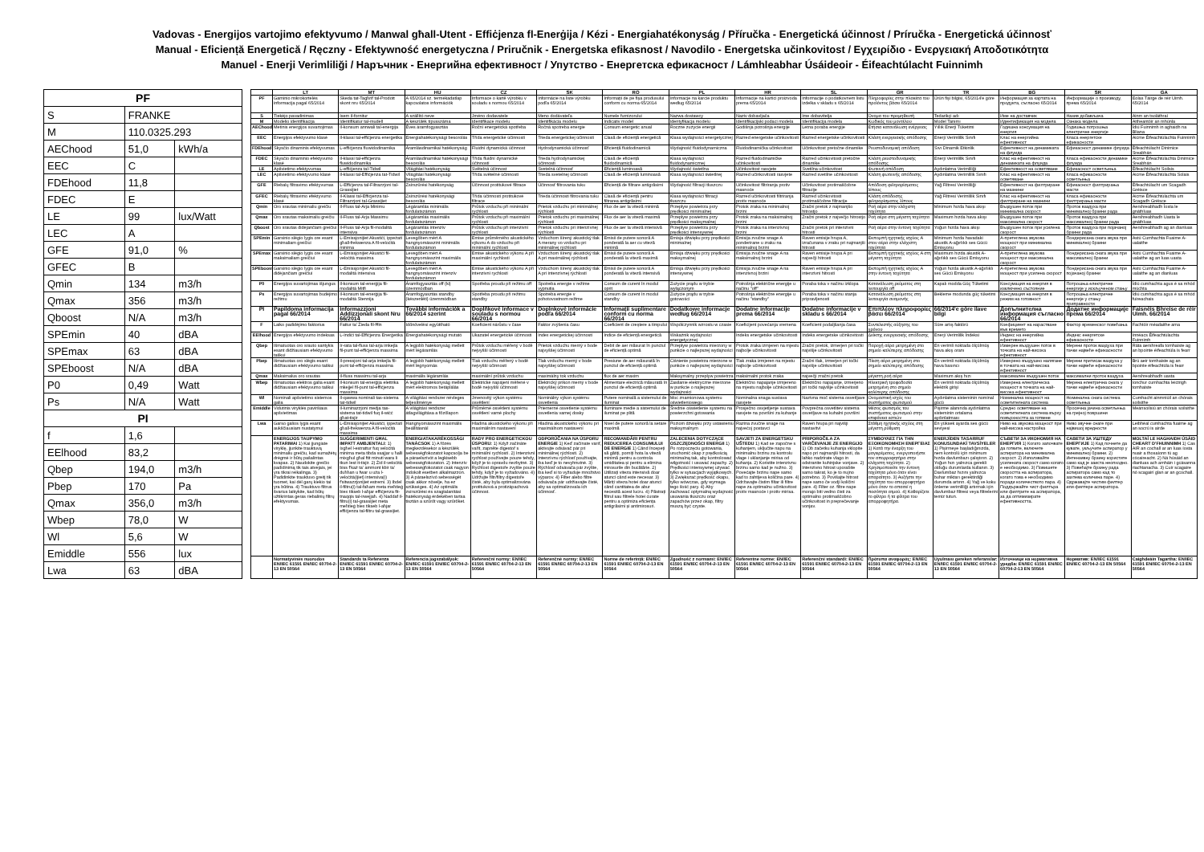Vadovas - Energijos vartojimo efektyvumo / Manwal għall-Utent - Effiċjenza fl-Enerġija / Kézi - Energiahatékonyság / Příručka - Energetická účinnost / Príručka - Energetická účinnosť
Manual - Eficiență Energetică / Ręczny - Efektywność energetyczna / Priručnik - Energetska efikasnost / Navodilo - Energetska učinkovitost / Εγχειρίδιο - Ενεργειακή Αποδοτικότητα
Manuel - Enerji Verimliliği / Наръчник - Енергийна ефективност / Упутство - Енергетска ефикасност / Lámhleabhar Úsáideoir - Éifeachtúlacht Fuinnimh
| PF | | |
| --- | --- | --- |
| S | FRANKE | |
| M | 110.0325.293 | |
| AEChood | 51,0 | kWh/a |
| EEC | C | |
| FDEhood | 11,8 | |
| FDEC | E | |
| LE | 99 | lux/Watt |
| LEC | A | |
| GFE | 91,0 | % |
| GFEC | B | |
| Qmin | 134 | m3/h |
| Qmax | 356 | m3/h |
| Qboost | N/A | m3/h |
| SPEmin | 40 | dBA |
| SPEmax | 63 | dBA |
| SPEboost | N/A | dBA |
| P0 | 0,49 | Watt |
| Ps | N/A | Watt |
| PI | | |
| f | 1,6 | |
| EElhood | 83,2 | |
| Qbep | 194,0 | m3/h |
| Pbep | 170 | Pa |
| Qmax | 356,0 | m3/h |
| Wbep | 78,0 | W |
| Wl | 5,6 | W |
| Emiddle | 556 | lux |
| Lwa | 63 | dBA |
| | LT | MT | HU | CZ | SK | RO | PL | HR | SL | GR | TR | BG | SR | GA |
| --- | --- | --- | --- | --- | --- | --- | --- | --- | --- | --- | --- | --- | --- | --- |
| PF | Gaminio mikrokortelės informacija pagal 65/2014 | Skeda tat-Tagħrif tal-Prodott skont nru 65/2014 | A 65/2014 sz. termékadatlap kapcsolatos információk | Informace o kartě výrobku v souladu s normou 65/2014 | Informácie na liste výrobku podľa 65/2014 | Informații de pe fișa produsului conform cu norma 65/2014 | Informacje na karcie produktu według 65/2014 | Informacije na kartici proizvoda prema 65/2014 | Informacije o podatkovnem listu izdelka v skladu s 65/2014 | Πληροφορίες στην πλακέτα του προϊόντος βάσει 65/2014 | Ürün fişi bilgisi, 65/2014'e göre | Информация за картата на продукта, съгласно 65/2014 | Информације о производу, према 65/2014 | Eolas Táirge de réir Uimh. 65/2014 |
| S | Tiekėjo pavadinimas | Isem il-fornitur | A szállító neve | Jméno dodavatele | Meno dodávateľa | Numele furnizorului | Nazwa dostawcy | Naziv dobavljača | Ime dobavitelja | Όνομα του προμηθευτή | Tedarikçi adı | Име на доставчик | Назив добављача | Ainm an tsoláthraí |
| M | Modelio identifikacija | Identifikatur tal-mudell | A készülék típusszáma | Identifikace modelu | Identifikácia modelu | Indicativ model | Identyfikacja modelu | Identifikacijski podaci modela | Identifikacija modela | Κωδικός του μοντέλου | Model Tanımı | Идентификация на модела | Ознака модела | Aitheantóir an mhúnla |
| AEChood | Metinis energijos suvartojimas | Il-konsum annwali tal-enerġija | Éves áramfogyasztás | Roční energetická spotřeba | Ročná spotreba energie | Consum energetic anual | Roczne zużycie energii | Godišnja potrošnja energije | Letna poraba energije | Ετήσια κατανάλωση ενέργειας | Yıllık Enerji Tüketimi | Годишна консумация на енергия | Годишња потрошња електричне енергије | Ídiú Fuinnimh in aghaidh na Bliana |
| EEC | Energijos efektyvumo klasė | Il-klassi tal-effiċjenza enerġetika | Energiahatékonysági besorolás | Třída energetické účinnosti | Trieda energetickej účinnosti | Clasă de eficiență energetică | Klasa wydajności energetycznej | Razred energetske učinkovitosti | Razred energetske učinkovitosti | Κλάση ενεργειακής απόδοσης | Enerji Verimlilik Sınıfı | Клас на енергийна ефективност | Класа енергетске ефикасности | Aicme Éifeachtúlachta Fuinnimh |
| FDEhood | Skysčio dinaminis efektyvumas | L-effiċjenza fluwidodinamika | Áramlásdinamikai hatékonyság | Fluidní dynamická účinnost | Hydrodynamická účinnosť | Eficiență fluidodinamică | Wydajność fluidodynamiczna | Fluidodinamička učinkovitost | Učinkovitost pretočne dinamike | Ρευστοδυναμική απόδοση | Sıvı Dinamik Etkinlik | Ефективност на динамиката на флуида | Ефикасност динамике флуида | Éifeachtúlacht Dinimice Sreabhán |
| FDEC | Skysčio dinaminio efektyvumo klasė | Il-klassi tal-effiċjenza fluwidodinamika | Áramlásdinamikai hatékonysági besorolás | Třída fluidní dynamické účinnosti | Trieda hydrodynamickej účinnosti | Clasă de eficiență fluidodinamică | Klasa wydajności fluidodynamicznej | Razred fluidodinamičke učinkovitosti | Razred učinkovitosti pretočne dinamike | Κλάση ρευστοδυναμικής απόδοσης | Enerji Verimlilik Sınıfı | Клас на ефективност на динамиката на флуида | Класа ефикасности динамике флуида | Aicme Éifeachtúlachta Dinimice Sreabhán |
| LE | Apšvietimo efektyvumas | L-effiċjenza tal-Tidwil | Világítási hatékonyság | Světelná účinnost | Svetelná účinnosť | Eficiență luminoasă | Wydajność świetlna | Učinkovitost rasvjete | Svetilna učinkovitost | Φωτεινή απόδοση | Aydınlatma Verimliliği | Ефективност на осветяване | Ефикасност осветљења | Éifeachtúlacht Soilsis |
| LEC | Apšvietimo efektyvumo klasė | Il-klassi tal-Effiċjenza tat-Tidwil | Világítási hatékonysági besorolás | Třída světelné účinnosti | Trieda svetelnej účinnosti | Clasă de eficiență luminoasă | Klasa wydajności świetlnej | Razred učinkovitosti rasvjete | Razred svetilne učinkovitosti | Κλάση φωτεινής απόδοσης | Aydınlatma Verimlilik Sınıfı | Клас на ефективност на осветяване | Класа ефикасности осветљења | Aicme Éifeachtúlachta Solais |
| GFE | Riebalų filtravimo efektyvumas | L-Effiċjenza tal-Filtrazzjoni tal-Grassijiet | Zsírszűrési hatékonyság | Účinnost protitukové filtrace | Účinnosť filtrovania tuku | Eficiență de filtrare antigrăsimi | Wydajność filtracji tłuszczu | Učinkovitost filtriranja protiv masnoće | Učinkovitost protimaščobne filtracije | Απόδοση φιλτραρίσματος λίπους | Yağ Filtresi Verimliliği | Ефективност на филтриране на мазнини | Ефикасност филтрирања масти | Éifeachtúlacht um Scagadh Gréisce |
| GFEC | Riebalų filtravimo efektyvumo klasė | Il-Klassi tal-Effiċjenza tal-Filtrazzjoni tal-Grassijiet | Zsírszűrési hatékonysági besorolás | Třída účinnosti protitukové filtrace | Trieda účinnosti filtrovania tuku | Clasă de eficiență pentru filtrarea antigrăsimi | Klasa wydajności filtracji tłuszczu | Razred učinkovitosti filtriranja protiv masnoće | Razred učinkovitosti protimaščobne filtracije | Κλάση απόδοσης φιλτραρίσματος λίπους | Yağ Filtresi Verimlilik Sınıfı | Клас на ефективност на филтриране на мазнини | Класа ефикасности филтрирања масти | Aicme Éifeachtúlachta um Scagadh Gréisce |
| Qmin | Oro srautas minimaliu greičiu | Il-Fluss tal-Arja Minimu | Légáramlás minimális fordulatszámon | Průtok vzduchu při minimální rychlosti | Prietok vzduchu pri minimálnej rýchlosti | Flux de aer la viteză minimă | Przepływ powietrza przy prędkości minimalnej | Protok zraka na minimalnoj brzini | Zračni pretok z najmanjšo hitrostjo | Ροή αέρα στην ελάχιστη ταχύτητα | Minimum hızda hava akışı | Въздушен поток при минимална скорост | Проток ваздуха при минималној брзини рада | Aershreabhadh Íosta le gnáthluas |
| Qmax | Oro srautas maksimaliu greičiu | Il-Fluss tal-Arja Massimu | Légáramlás maximális fordulatszámon | Průtok vzduchu při maximální rychlosti | Prietok vzduchu pri maximálnej rýchlosti | Flux de aer la viteză maximă | Przepływ powietrza przy prędkości maksymalnej | Protok zraka na maksimalnoj brzini | Zračni pretok z največjo hitrostjo | Ροή αέρα στη μέγιστη ταχύτητα | Maximum hızda hava akışı | Въздушен поток при максимална скорост | Проток ваздуха при максималној брзини рада | Aershreabhadh Uasta le gnáthluas |
| Qboost | Oro srautas didėjančiam greičiui | Il-Fluss tal-Arja fil-modalità intensiva | Légáramlás intenzív fordulatszámon | Průtok vzduchu při intenzivní rychlosti | Prietok vzduchu pri intenzívnej rýchlosti | Flux de aer la viteză intensivă | Przepływ powietrza przy prędkości intensywnej | Protok zraka na intenzivnoj brzini | Zračni pretok pri intenzivni hitrosti | Ροή αέρα στην έντονη ταχύτητα | Yoğun hızda hava akışı | Въздушен поток при усилена скорост | Проток ваздуха при појачаној брзини рада | Aershreabhadh ag an dianluas |
| SPEmin | Garsinio slėgio lygis ore esant minimaliam greičiui | L-Emissjonijiet Akustiċi, ippeżati għall-frekwenza A fil-veloċità minima | Levegőben mért A hangnyomásszint minimális fordulatszámon | Emise průměrného akustického výkonu A do vzduchu při minimální rychlosti | Vzduchom šírený akustický tlak A merany vo vzduchu pri minimálnej rýchlosti | Emisii de putere sonoră A ponderată la aer cu viteză minimă | Emisja dźwięku przy prędkości minimalnej | Emisija zvučne snage A ponderirane u zraku na minimalnoj brzini | Raven emisije hrupa A, izračunana v zraku pri najmanjši hitrosti | Εκπομπή ηχητικής ισχύος A στον αέρα στην ελάχιστη ταχύτητα | Minimum hızda havadaki akustik A-ağırlıklı ses Gücü Emisyonu | A-претеглена звукова мощност при минимална скорост | Пондерисана снага звука при минималној брзини | Astú Cumhachta Fuaime A-ualaithe |
| SPEmax | Garsinio slėgio lygis ore esant maksimaliam greičiui | L-Emissjonijiet Akustiċi fil-veloċità massima | Levegőben mért A hangnyomásszint maximális fordulatszámon | Emise akustického výkonu A při maximální rychlosti | Vzduchom šírený akustický tlak A pri maximálnej rýchlosti | Emisii de putere sonoră A ponderată la viteză maximă | Emisja dźwięku przy prędkości maksymalnej | Emisija zvučne snage A na maksimalnoj brzini | Raven emisije hrupa A pri največji hitrosti | Εκπομπή ηχητικής ισχύος A στη μέγιστη ταχύτητα | Maximum hızda akustik A-ağırlıklı ses Gücü Emisyonu | A-претеглена звукова мощност при максимална скорост | Пондерисана снага звука при максималној брзини | Astú Cumhachta Fuaime A-ualaithe ag an luas uasta |
| SPEboost | Garsinio slėgio lygis ore esant didėjančiam greičiui | L-Emissjonijiet Akustiċi fil-modalità intensiva | Levegőben mért A hangnyomásszint intenzív fordulatszámon | Emise akustického výkonu A při intenzivní rychlosti | Vzduchom šírený akustický tlak A pri intenzívnej rýchlosti | Emisii de putere sonoră A ponderată la viteză intensivă | Emisja dźwięku przy prędkości intensywnej | Emisija zvučne snage A na intenzivnoj brzini | Raven emisije hrupa A pri intenzivni hitrosti | Εκπομπή ηχητικής ισχύος A στην έντονη ταχύτητα | Yoğun hızda akustik A-ağırlıklı ses Gücü Emisyonu | A-претеглена звукова мощност при усилена скорост | Пондерисана снага звука при појачаној брзини | Astú Cumhachta Fuaime A-ualaithe ag an dianluas |
| P0 | Energijos suvartojimas išjungus | Il-konsum tal-enerġija fil-modalità Mitfi | Áramfogyasztás off (ki) üzemmódban | Spotřeba proudu při režimu off | Spotreba energie v režime vypnutia | Consum de curent în modul oprit | Zużycie prądu w trybie wyłączonym | Potrošnja električne energije u načinu "off" | Poraba toka v načinu izklopa | Κατανάλωση ρεύματος στη λειτουργία off | Kapalı modda Güç Tüketimi | Консумация на енергия в изключено състояние | Потрошња електричне енергије у искљученом стању | Ídiú cumhachta agus é sa mhód múchta |
| Ps | Energijos suvartojimas budėjimo režimu | Il-konsum tal-enerġija fil-modalità Stennija | Áramfogyasztás standby (készenléti) üzemmódban | Spotřeba proudu při režimu standby | Spotreba energie v pohotovostnom režime | Consum de curent în modul standby | Zużycie prądu w trybie gotowości | Potrošnja električne energije u načinu "standby" | Poraba toka v načinu stanja pripravljenosti | Κατανάλωση ρεύματος στη λειτουργία αναμονής | Bekleme modunda güç tüketimi | Консумация на енергия в режим на готовност | Потрошња електричне енергије у стању приправности | Ídiú cumhachta agus é sa mhód fuireachais |
| PI | Papildoma informacija pagal 66/2014 | Informazzjoni Addizzjonali skont Nru 66/2014 | További információk a 66/2014 szerint | Doplňkové informace v souladu s normou 66/2014 | Doplnkové informácie podľa 66/2014 | Informații suplimentare conform cu norma 66/2014 | Dodatkowe informacje według 66/2014 | Dodatne informacije prema 66/2014 | Dodatne informacije v skladu s 66/2014 | Επιπλέον πληροφορίες βάσει 66/2014 | 66/2014'e göre ilave bilgi | Допълнителна информация съгласно 66/2014 | Додатне информације према 66/2014 | Faisnéis Bhreise de réir Uimh. 66/2014 |
| F | Laiko padidėjimo faktorius | Fattur ta' Żieda fil-Ħin | Időnövelési együttható | Koeficient nárůstu v čase | Faktor zvýšenia času | Coeficient de creștere a timpului | Współczynnik wzrostu w czasie | Koeficijent povećanja vremena | Koeficient podaljšanja časa | Συντελεστής αύξησης του χρόνου | Süre artış faktörü | Коефициент на нарастване във времето | Фактор временског повећања | Fachtóir méadaithe ama |
| EElhood | Energijos efektyvumo indeksas | L-Indiċi tal-Effiċjenza Enerġetika | Energiahatékonysági mutató | Ukazatel energetické účinnosti | Index energetickej účinnosti | Indice de eficiență energetică | Wskaźnik wydajności energetycznej | Indeks energetske učinkovitosti | Indeks energetske učinkovitosti | Δείκτης ενεργειακής απόδοσης | Enerji Verimlilik İndeksi | Индекс на енергийна ефективност | Индекс енергетске ефикасности | Innéacs Éifeachtúlachta Fuinnimh |
| Qbep | Išmatuotas oro srauto santykis esant didžiausiam efektyvumo taškui | Ir-rata tal-fluss tal-arja imkejla fil-punt tal-effiċjenza massima | A legjobb hatékonyság mellett mért légáramlás | Průtok vzduchu měřený v bodě nejvyšší účinnosti | Prietok vzduchu merný v bode najvyššej účinnosti | Debit de aer măsurat în punctul de eficiență optimă | Przepływ powietrza mierzony w punkcie o najlepszej wydajności | Protok zraka izmjeren na mjestu najbolje učinkovitosti | Zračni pretok, izmerjen pri točki najvišje učinkovitosti | Παροχή αέρα μετρημένη στο σημείο καλύτερης απόδοσης | En verimli noktada ölçülmüş hava akış oranı | Измерен въздушен поток в точката на най-висока ефективност | Мерени проток ваздуха при тачки највеће ефикасности | Ráta aershreafa tomhaiste ag an bpointe éifeachtúla is fearr |
| Pbep | Išmatuotas oro slėgis esant didžiausiam efektyvumo taškui | Il-pressjoni tal-arja imkejla fil-punt tal-effiċjenza massima | A legjobb hatékonyság mellett mért légnyomás | Tlak vzduchu měřený v bodě nejvyšší účinnosti | Tlak vzduchu merný v bode najvyššej účinnosti | Presiune de aer măsurată în punctul de eficiență optimă | Ciśnienie powietrza mierzone w punkcie o najlepszej wydajności | Tlak zraka izmjeren na mjestu najbolje učinkovitosti | Zračni tlak, izmerjen pri točki najvišje učinkovitosti | Πίεση αέρα μετρημένη στο σημείο καλύτερης απόδοσης | En verimli noktada ölçülmüş hava basıncı | Измерено въздушно налягане в точката на най-висока ефективност | Мерени притисак ваздуха у тачки највеће ефикасности | Brú aeir tomhaiste ag an bpointe éifeachtúla is fearr |
| Qmax | Maksimalus oro srautas | Il-fluss massimu tal-arja | maximális légáramlás | maximální průtok vzduchu | maximálny tok vzduchu | flux de aer maxim | Maksymalny przepływ powietrza | maksimalni protok zraka | največji zračni pretok | μέγιστη ροή αέρα | Maximum akış hızı | максимален въздушен поток | максимални проток ваздуха | Aershreabhadh uasta |
| Wbep | Išmatuotas elektros galia esant didžiausiam efektyvumo taškui | Il-konsum tal-enerġija elettrika mkejjel fil-punt tal-effiċjenza massima | A legjobb hatékonyság mellett mért elektromos betáplálás | Elektrické napájení měřené v bodě nejvyšší účinnosti | Elektrický príkon merný v bode najvyššej účinnosti | Alimentare electrică măsurată în punctul de eficiență optimă | Zasilanie elektryczne mierzone w punkcie o najlepszej wydajności | Električno napajanje izmjereno na mjestu najbolje učinkovitosti | Električno napajanje, izmerjeno pri točki najvišje učinkovitosti | Ηλεκτρική τροφοδοσία μετρημένη στο σημείο καλύτερης απόδοσης | En verimli noktada ölçülmüş elektrik girişi | Измерена електрическа мощност в точката на най-висока ефективност | Мерена електрична снага у тачки највеће ефикасности | Ionchur cumhachta leictrigh tomhaiste |
| Wl | Nominali apšvietimo sistemos galia | Il-qawwa nominali tas-sistema tat-tidwil | A világítási rendszer névleges teljesítménye | Jmenovitý výkon systému osvětlení | Nominálny výkon systému osvetlenia | Putere nominală a sistemului de iluminat | Moc znamionowa systemu oświetleniowego | Nominalna snaga sustava rasvjete | Nazivna moč sistema osvetljave | Ονομαστική ισχύς του συστήματος φωτισμού | Aydınlatma sisteminin nominal gücü | Номинална мощност на осветителната система | Номинална снага система осветљења | Cumhacht ainmniúil an chórais soilsithe |
| Emiddle | Vidutinis viryklės paviršiaus apšvietimas | Il-luminazzjoni medja tas-sistema tat-tidwil fuq il-wiċċ għat-tisjir | A világítási rendszer átlagvilágítása a főzőlapon | Průměrné osvětlení systému osvětlení varné plochy | Priemerné osvetlenie systému osvetlenia varnej dosky | Iluminare medie a sistemului de iluminat pe plită | Średnie oświetlenie systemu na powierzchni gotowania | Prosječno osvjetljenje sustava rasvjete na površini za kuhanje | Povprečna osvetlitev sistema osvetljave na kuhalni površini | Μέσος φωτισμός του συστήματος φωτισμού στην επιφάνεια εστιών | Pişirme alanında aydınlatma sisteminin ortalama aydınlatması | Средно осветяване на осветителната система върху повърхността за готвене | Просечна јачина осветљења на грејној површини | Meánsoilsiú an chórais soilsithe |
| Lwa | Garso galios lygis esant aukščiausiam nustatymui | L-Emissjonijiet Akustiċi, ippeżati għall-frekwenza A fil-veloċità massima | Hangnyomásszint maximális beállításnál | Hladina akustického výkonu při maximálním nastavení | Hladina akustického výkonu pri maximálnom nastavení | Nivel de putere sonoră la setare maximă | Poziom dźwięku przy ustawieniu maksymalnym | Razina zvučne snage na najvećoj postavci | Raven hrupa pri najvišji nastavitvi | Στάθμη ηχητικής ισχύος στη μέγιστη ρύθμιση | En yüksek ayarda ses gücü seviyesi | Ниво на звукова мощност при най-висока настройка | Ниво звучне снаге при највишој вредности | Leibhéal cumhachta fuaime ag an socrú is airde |
| | ENERGIJOS TAUPYMO PATARIMAI 1) Kai įjungiate viryklę, įjunkite trauktuvą minimaliu greičiu, kad sumažėtų drėgmė ir būtų pašalintas kvapas. 2) Naudokite greičio padidinimą tik tais atvejais, jei yra tikrai reikalinga. 3) Padidinkite trauktuvo greitį tik tuomet, kai dėl garų kiekio tai yra būtina. 4) Trauktuvo filtrus švarius laikykite, kad būtų užtikrintas geras riebalinių filtrų efektyvumas. | SUĠĠERIMENTI GĦAL IMPATT AMBJENTALI: 1) Ixgħel l-estrattur fuq veloċità minima meta tibda ssajjar u ħalli mixgħul għal ftit minuti wara li tkun lest it-tisjir. 2) Żid il-veloċità biss f'każ ta' ammont kbir ta' duħħan u fwar u uża l-veloċità(ijiet) intensiva(i) f'sitwazzjonijiet estremi. 3) Ibdel il-filtru(i) tal-faħam meta meħtieġ biex tikseb l-aħjar effiċjenza fit-tnaqqis tal-irwejjaħ. 4) Naddaf il-filtru(i) tal-grassijiet meta meħtieġ biex tikseb l-aħjar effiċjenza tal-filtru tal-grassijiet. | ENERGIATAKARÉKOSSÁGI TANÁCSOK 1) A főzés megkezdésekor a készülék sebességfokozatot kapcsolja be a páraelszívót a legkisebb sebességfokozaton. 2) Intenzív sebességfokozatot csak nagyon indokolt esetben alkalmazzon. 3) A páraelszívó sebességét csak akkor növelje, ha ez szükséges. 4) Az optimális zsírszűrési és szagtalanítási hatékonyság érdekében tartsa tisztán a szűrőt vagy szűrőket. | RADY PRO ENERGETICKOU ÚSPORU: 1) Když začínáte vařit, zapněte digestoř s minimální rychlostí. 2) Intenzivní rychlost používejte pouze tehdy, když je to opravdu nezbytné. 3) Rychlost digestoře zvyšte pouze tehdy, když je to vyžadováno. 4) Udržujte filtr/filtry digestoře čisté, aby byla optimalizována protituková a protizápachová účinnost. | ODPORÚČANIA NA ÚSPORU ENERGIE 1) Keď začínate variť, aktivujte odsávač pár pri minimálnej rýchlosti. 2) Intenzívnu rýchlosť používajte, iba keď je to nevyhnutné. 3) Rýchlosť odsávača pár zvýšte, iba keď si to vyžaduje množstvo výparov. 4) Filter alebo filtre odsávača pár udržiavajte čisté, aby sa optimalizovala ich účinnosť. | RECOMANDĂRI PENTRU REDUCEREA CONSUMULUI DE ENERGIE 1) Când începeți să gătiți, porniți hota la viteză minimă pentru a controla umiditatea și pentru a elimina mirosurile din bucătărie. 2) Utilizați viteza intensivă doar atunci când este necesar. 3) Măriți viteza hotei doar atunci când cantitatea de abur necesită acest lucru. 4) Păstrați filtrul sau filtrele hotei curate pentru a optimiza eficiența antigrăsimi și antimirosuri. | ZALECENIA DOTYCZĄCE OSZCZĘDNOŚCI ENERGII 1) Po rozpoczęciu gotowania, uruchomić okap z prędkością minimalną tak, aby kontrolować wilgotność i usuwać zapachy. 2) Prędkości intensywnej używać tylko w sytuacjach wyjątkowych. 3) Zwiększać prędkość okapu, tylko wówczas, gdy wymaga tego ilość pary. 4) Aby zachować optymalną wydajność usuwania tłuszczu oraz zapachów przez okap, filtry muszą być czyste. | SAVJETI ZA ENERGETSKU UŠTEDU 1) Kad se započne s kuhanjem, uključite napu na minimalnu brzinu za kontrolu vlage i uklanjanje mirisa od kuhanja. 2) Koristite intenzivnu brzinu samo kad je nužno. 3) Povećajte brzinu nape samo kad to zahtijeva količina pare. 4) Održavajte čistim filtar ili filtre nape za optimalnu učinkovitost protiv masnoće i protiv mirisa. | PRIPOROČILA ZA VARČEVANJE ZE ENERGIJO 1) Ob začetku kuhanja vklopite napo pri najmanjši hitrosti, da lahko nadzirate vlago in odstranite kuhinjske vonjave. 2) Intenzivno hitrost uporabite samo takrat, ko je to nujno potrebno. 3) Povišajte hitrost nape samo če vodji količini pare. 4) Filter oz. filtre nape morajo biti vedno čisti za optimalno protimaščobno učinkovitost in preprečevanje vonjav. | ΣΥΜΒΟΥΛΕΣ ΓΙΑ ΤΗΝ ΕΞΟΙΚΟΝΟΜΗΣΗ ΕΝΕΡΓΕΙΑΣ 1) Κατά την έναρξη του μαγειρέματος, ενεργοποιήστε τον απορροφητήρα στην ελάχιστη ταχύτητα. 2) Χρησιμοποιείτε την έντονη ταχύτητα μόνο όταν είναι απαραίτητο. 3) Αυξήστε την ταχύτητα του απορροφητήρα μόνο όταν το απαιτεί η ποσότητα ατμού. 4) Καθαρίζετε το φίλτρο ή τα φίλτρα του απορροφητήρα. | ENERJİDEN TASARRUF KONUSUNDAKİ TAVSİYELER 1) Pişirmeye başladığınızda, nem kontrolü için minimum hızda davlumbazı çalıştırın. 2) Yoğun hızı yalnızca gerekli olduğu durumlarda kullanın. 3) Davlumbaz hızını yalnızca buhar miktarı gerektirdiği durumda artırın. 4) Yağ ve koku önleme verimliliği artırmak için davlumbaz filtresi veya filtrelerini temiz tutun. | СЪВЕТИ ЗА ИКОНОМИЯ НА ЕНЕРГИЯ 1) Когато започвате да готвите, включете аспиратора на минимална скорост. 2) Използвайте усилената скорост само когато е необходимо. 3) Повишете скоростта на аспиратора, когато това е необходимо поради количеството пара. 4) Поддържайте чист филтъра или филтрите на аспиратора, за да оптимизирате ефективността. | САВЕТИ ЗА УШТЕДУ ЕНЕРГИЈЕ 1) Кад почнете да кувате, укључите аспиратор у минималној брзини. 2) Интензивну брзину користите само кад је заиста неопходно. 3) Повећајте брзину рада аспиратора само кад то захтева количина паре. 4) Одржавајте чистим филтер или филтере аспиратора. | MOLTAÍ LE HAGHAIDH ÚSÁID CHEART D'FHUINNIMH 1) Cas AIR an cochall ar an luas íosta nuair a thosaíonn tú ag cócaireacht. 2) Ná húsáid an dianluas ach amháin i gcásanna riachtanacha. 3) Cuir scagaire nó scagairí glan ar an gcochall. |
| | Normatyvinės nuorodos EN/IEC 61591 EN/IEC 60704-2-13 EN 50564 | Standards ta Referenza EN/IEC 61591 EN/IEC 60704-2-13 EN 50564 | Referencia jogszabályok: EN/IEC 61591 EN/IEC 60704-2-13 EN 50564 | Referenční normy: EN/IEC 61591 EN/IEC 60704-2-13 EN 50564 | Referenčné normy: EN/IEC 61591 EN/IEC 60704-2-13 EN 50564 | Norme de referință: EN/IEC 61591 EN/IEC 60704-2-13 EN 50564 | Zgodność z normami: EN/IEC 61591 EN/IEC 60704-2-13 EN 50564 | Referentne norme: EN/IEC 61591 EN/IEC 60704-2-13 EN 50564 | Referenčni standardi: EN/IEC 61591 EN/IEC 60704-2-13 EN 50564 | Πρότυπα αναφοράς: EN/IEC 61591 EN/IEC 60704-2-13 EN 50564 | Uyulması gereken referanslar: EN/IEC 61591 EN/IEC 60704-2-13 EN 50564 | Източници на нормативна уредба: EN/IEC 61591 EN/IEC 60704-2-13 EN 50564 | Норматив: EN/IEC 61591 EN/IEC 60704-2-13 EN 50564 | Caighdeáin Tagartha: EN/IEC 61591 EN/IEC 60704-2-13 EN 50564 |